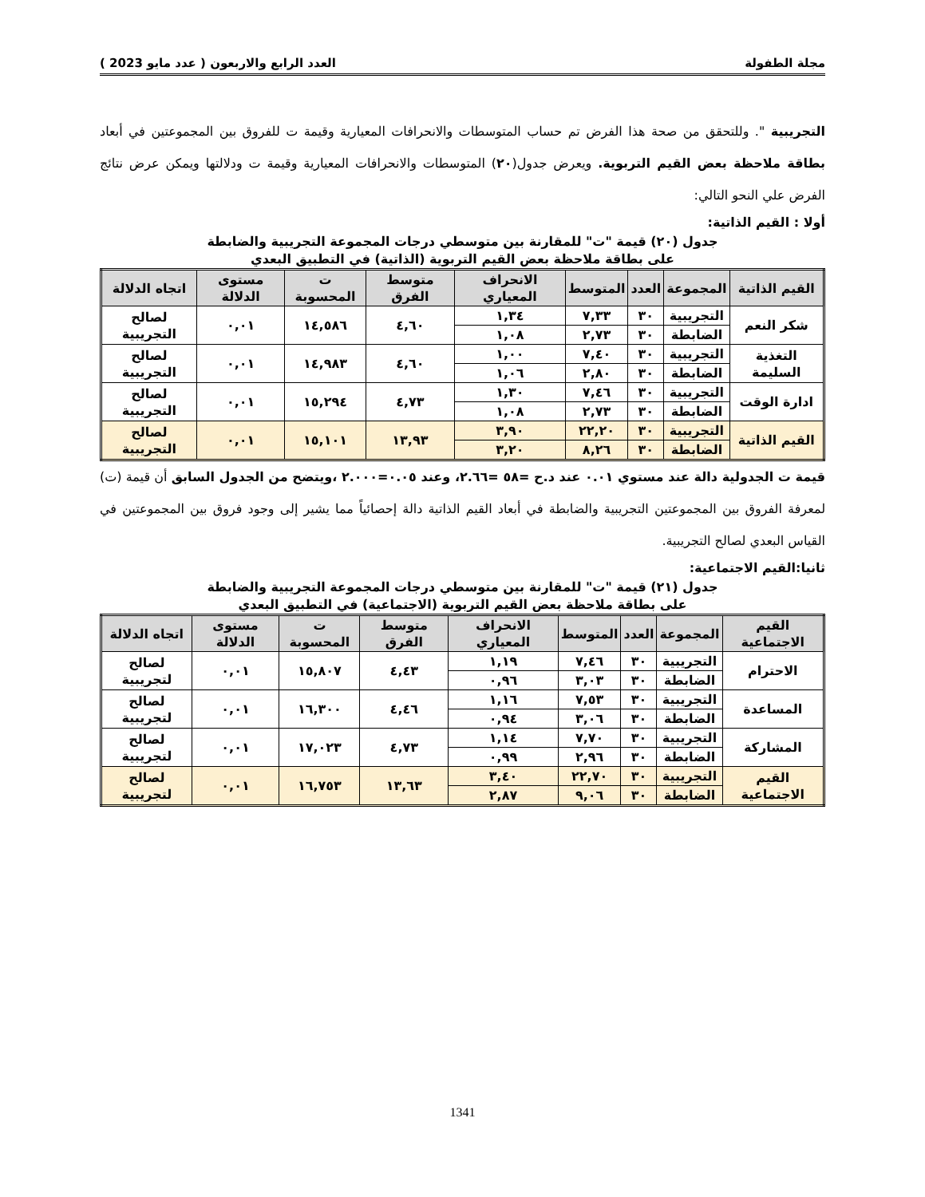مجلة الطفولة العدد الرابع والاربعون ( عدد مايو 2023 )
التجريبية ". وللتحقق من صحة هذا الفرض تم حساب المتوسطات والانحرافات المعيارية وقيمة ت للفروق بين المجموعتين في أبعاد بطاقة ملاحظة بعض القيم التربوية. ويعرض جدول(٢٠) المتوسطات والانحرافات المعيارية وقيمة ت ودلالتها ويمكن عرض نتائج الفرض علي النحو التالي:
أولا : القيم الذاتية:
جدول (٢٠) قيمة "ت" للمقارنة بين متوسطي درجات المجموعة التجريبية والضابطة
على بطاقة ملاحظة بعض القيم التربوية (الذاتية) في التطبيق البعدي
| القيم الذاتية | المجموعة | العدد | المتوسط | الانحراف المعياري | متوسط الفرق | ت المحسوبة | مستوى الدلالة | اتجاه الدلالة |
| --- | --- | --- | --- | --- | --- | --- | --- | --- |
| شكر النعم | التجريبية | ٣٠ | ٧,٣٣ | ١,٣٤ | ٤,٦٠ | ١٤,٥٨٦ | ٠,٠١ | لصالح التجريبية |
| | الضابطة | ٣٠ | ٢,٧٣ | ١,٠٨ | | | | |
| التغذية السليمة | التجريبية | ٣٠ | ٧,٤٠ | ١,٠٠ | ٤,٦٠ | ١٤,٩٨٣ | ٠,٠١ | لصالح التجريبية |
| | الضابطة | ٣٠ | ٢,٨٠ | ١,٠٦ | | | | |
| ادارة الوقت | التجريبية | ٣٠ | ٧,٤٦ | ١,٣٠ | ٤,٧٣ | ١٥,٢٩٤ | ٠,٠١ | لصالح التجريبية |
| | الضابطة | ٣٠ | ٢,٧٣ | ١,٠٨ | | | | |
| القيم الذاتية | التجريبية | ٣٠ | ٢٢,٢٠ | ٣,٩٠ | ١٣,٩٣ | ١٥,١٠١ | ٠,٠١ | لصالح التجريبية |
| | الضابطة | ٣٠ | ٨,٢٦ | ٣,٢٠ | | | | |
قيمة ت الجدولية دالة عند مستوي ٠.٠١ عند د.ح =٥٨ =٢.٦٦، وعند ٠.٠٥=٢.٠٠٠ ،ويتضح من الجدول السابق أن قيمة (ت) لمعرفة الفروق بين المجموعتين التجريبية والضابطة في أبعاد القيم الذاتية دالة إحصائياً مما يشير إلى وجود فروق بين المجموعتين في القياس البعدي لصالح التجريبية.
ثانيا:القيم الاجتماعية:
جدول (٢١) قيمة "ت" للمقارنة بين متوسطي درجات المجموعة التجريبية والضابطة
على بطاقة ملاحظة بعض القيم التربوية (الاجتماعية) في التطبيق البعدي
| القيم الاجتماعية | المجموعة | العدد | المتوسط | الانحراف المعياري | متوسط الفرق | ت المحسوبة | مستوى الدلالة | اتجاه الدلالة |
| --- | --- | --- | --- | --- | --- | --- | --- | --- |
| الاحترام | التجريبية | ٣٠ | ٧,٤٦ | ١,١٩ | ٤,٤٣ | ١٥,٨٠٧ | ٠,٠١ | لصالح لتجريبية |
| | الضابطة | ٣٠ | ٣,٠٣ | ٠,٩٦ | | | | |
| المساعدة | التجريبية | ٣٠ | ٧,٥٣ | ١,١٦ | ٤,٤٦ | ١٦,٣٠٠ | ٠,٠١ | لصالح لتجريبية |
| | الضابطة | ٣٠ | ٣,٠٦ | ٠,٩٤ | | | | |
| المشاركة | التجريبية | ٣٠ | ٧,٧٠ | ١,١٤ | ٤,٧٣ | ١٧,٠٢٣ | ٠,٠١ | لصالح لتجريبية |
| | الضابطة | ٣٠ | ٢,٩٦ | ٠,٩٩ | | | | |
| القيم الاجتماعية | التجريبية | ٣٠ | ٢٢,٧٠ | ٣,٤٠ | ١٣,٦٣ | ١٦,٧٥٣ | ٠,٠١ | لصالح لتجريبية |
| | الضابطة | ٣٠ | ٩,٠٦ | ٢,٨٧ | | | | |
1341